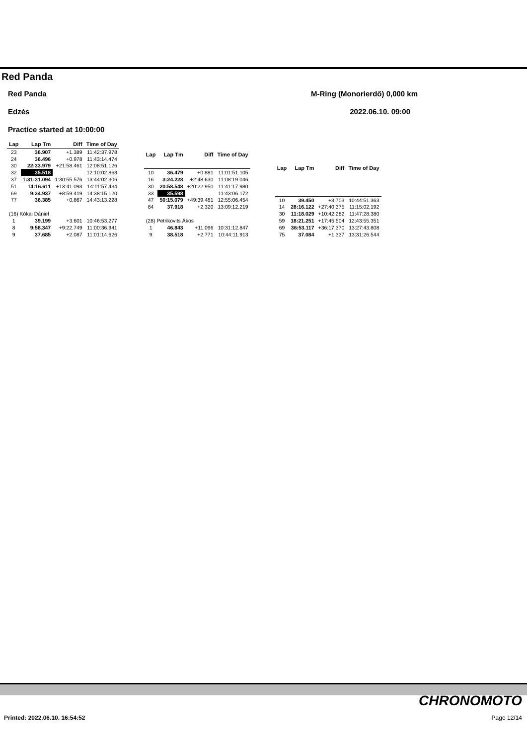Red Panda
Red Panda M-Ring (Monorierdő) 0,000 km
Edzés 2022.06.10. 09:00
Practice started at 10:00:00
| Lap | Lap Tm | Diff | Time of Day |
| --- | --- | --- | --- |
| 23 | 36.907 | +1.389 | 11:42:37.978 |
| 24 | 36.496 | +0.978 | 11:43:14.474 |
| 30 | 22:33.979 | +21:58.461 | 12:08:51.126 |
| 32 | 35.518 | | 12:10:02.863 |
| 37 | 1:31:31.094 | 1:30:55.576 | 13:44:02.306 |
| 51 | 14:16.611 | +13:41.093 | 14:11:57.434 |
| 69 | 9:34.937 | +8:59.419 | 14:38:15.120 |
| 77 | 36.385 | +0.867 | 14:43:13.228 |
| (16) Kókai Dániel | | | |
| 1 | 39.199 | +3.601 | 10:46:53.277 |
| 8 | 9:58.347 | +9:22.749 | 11:00:36.941 |
| 9 | 37.685 | +2.087 | 11:01:14.626 |
| Lap | Lap Tm | Diff | Time of Day |
| --- | --- | --- | --- |
| 10 | 36.479 | +0.881 | 11:01:51.105 |
| 16 | 3:24.228 | +2:48.630 | 11:08:19.046 |
| 30 | 20:58.548 | +20:22.950 | 11:41:17.980 |
| 33 | 35.598 | | 11:43:06.172 |
| 47 | 50:15.079 | +49:39.481 | 12:55:06.454 |
| 64 | 37.918 | +2.320 | 13:09:12.219 |
| (28) Petrikovits Ákos | | | |
| 1 | 46.843 | +11.096 | 10:31:12.847 |
| 9 | 38.518 | +2.771 | 10:44:11.913 |
| Lap | Lap Tm | Diff | Time of Day |
| --- | --- | --- | --- |
| 10 | 39.450 | +3.703 | 10:44:51.363 |
| 14 | 28:16.122 | +27:40.375 | 11:15:02.192 |
| 30 | 11:18.029 | +10:42.282 | 11:47:28.380 |
| 59 | 18:21.251 | +17:45.504 | 12:43:55.351 |
| 69 | 36:53.117 | +36:17.370 | 13:27:43.808 |
| 75 | 37.084 | +1.337 | 13:31:26.544 |
CHRONOMOTO
Printed: 2022.06.10. 16:54:52 Page 12/14